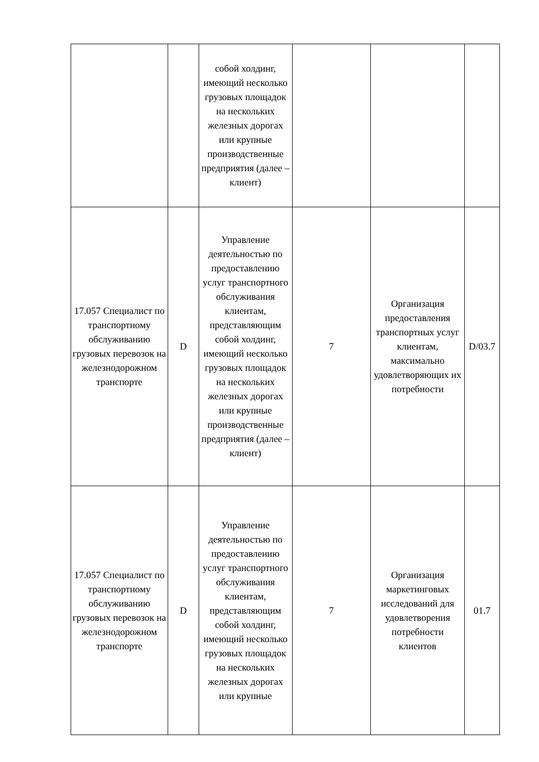| | | собой холдинг, имеющий несколько грузовых площадок на нескольких железных дорогах или крупные производственные предприятия (далее – клиент) | | | |
| 17.057 Специалист по транспортному обслуживанию грузовых перевозок на железнодорожном транспорте | D | Управление деятельностью по предоставлению услуг транспортного обслуживания клиентам, представляющим собой холдинг, имеющий несколько грузовых площадок на нескольких железных дорогах или крупные производственные предприятия (далее – клиент) | 7 | Организация предоставления транспортных услуг клиентам, максимально удовлетворяющих их потребности | D/03.7 |
| 17.057 Специалист по транспортному обслуживанию грузовых перевозок на железнодорожном транспорте | D | Управление деятельностью по предоставлению услуг транспортного обслуживания клиентам, представляющим собой холдинг, имеющий несколько грузовых площадок на нескольких железных дорогах или крупные | 7 | Организация маркетинговых исследований для удовлетворения потребности клиентов | 01.7 |